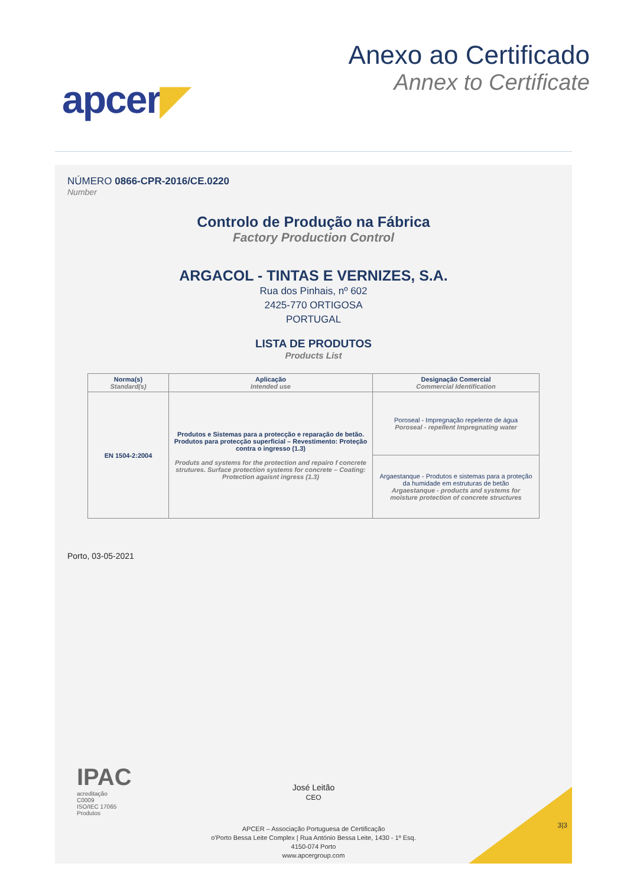apcer◤
Anexo ao Certificado
Annex to Certificate
NÚMERO 0866-CPR-2016/CE.0220
Number
Controlo de Produção na Fábrica
Factory Production Control
ARGACOL - TINTAS E VERNIZES, S.A.
Rua dos Pinhais, nº 602
2425-770 ORTIGOSA
PORTUGAL
LISTA DE PRODUTOS
Products List
| Norma(s) Standard(s) | Aplicação Intended use | Designação Comercial Commercial Identification |
| --- | --- | --- |
| EN 1504-2:2004 | Produtos e Sistemas para a protecção e reparação de betão. Produtos para protecção superficial – Revestimento: Proteção contra o ingresso (1.3) Produts and systems for the protection and repairo f concrete strutures. Surface protection systems for concrete – Coating: Protection agaisnt ingress (1.3) | Poroseal - Impregnação repelente de água Poroseal - repellent Impregnating water |
| | | Argaestanque - Produtos e sistemas para a proteção da humidade em estruturas de betão Argaestanque - products and systems for moisture protection of concrete structures |
Porto, 03-05-2021
IPAC
acreditação
C0009
ISO/IEC 17065
Produtos
José Leitão
CEO
3|3
APCER – Associação Portuguesa de Certificação
o'Porto Bessa Leite Complex | Rua António Bessa Leite, 1430 - 1º Esq.
4150-074 Porto
www.apcergroup.com